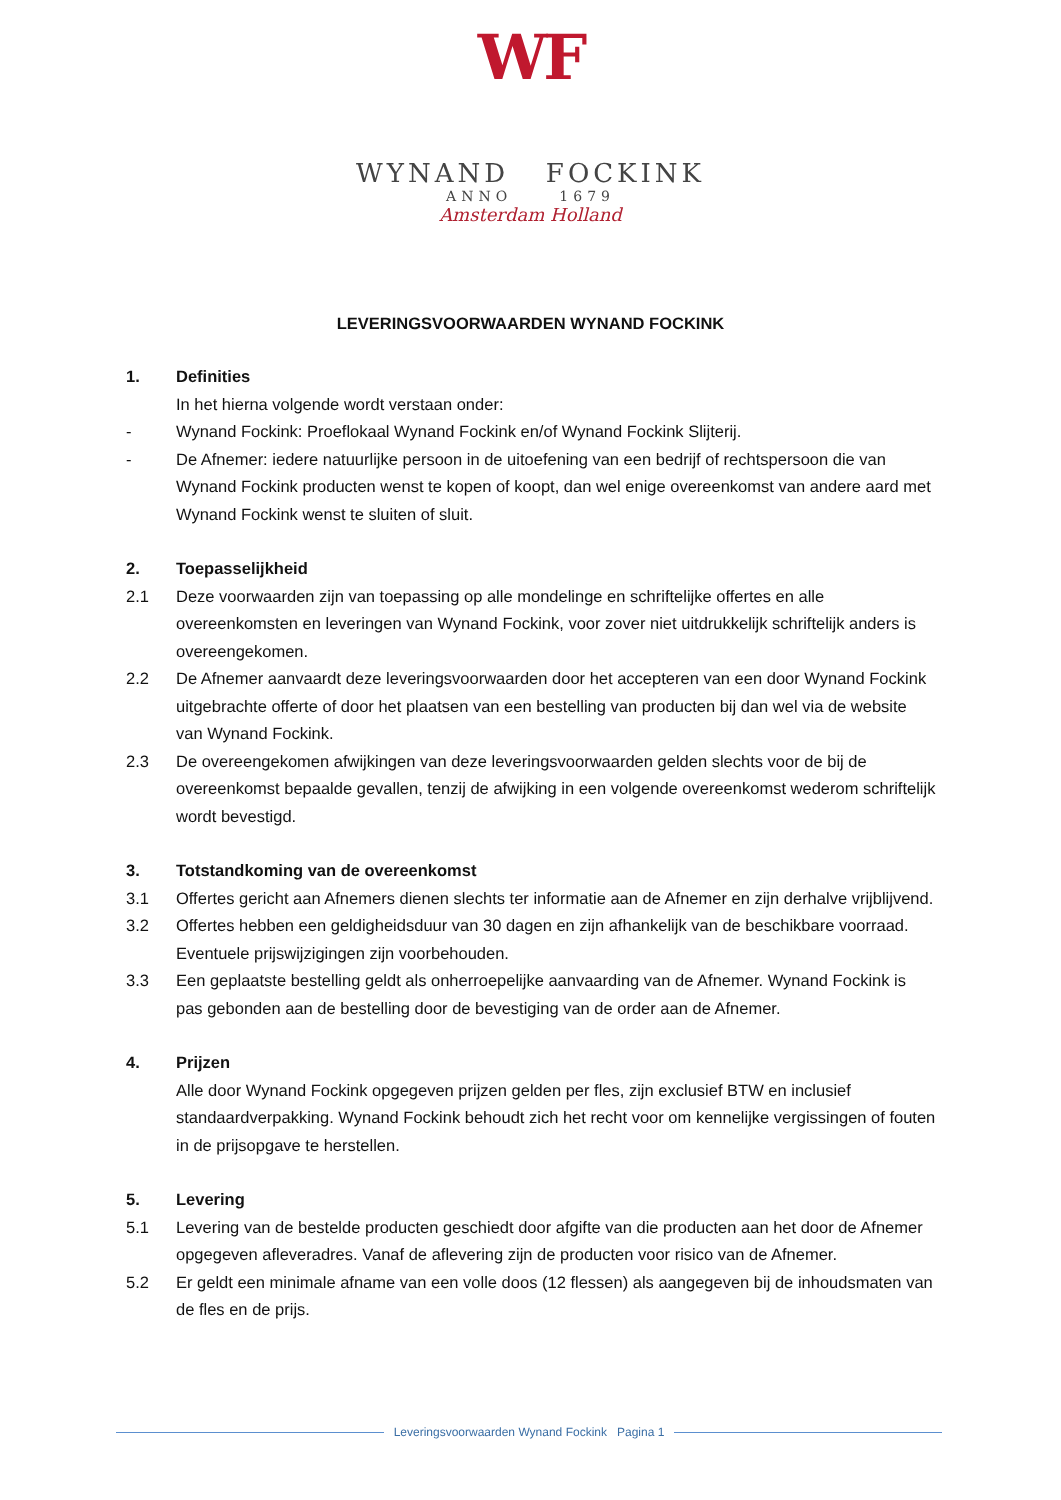WF
WYNAND FOCKINK
ANNO 1679
Amsterdam Holland
LEVERINGSVOORWAARDEN WYNAND FOCKINK
1. Definities
In het hierna volgende wordt verstaan onder:
- Wynand Fockink: Proeflokaal Wynand Fockink en/of Wynand Fockink Slijterij.
- De Afnemer: iedere natuurlijke persoon in de uitoefening van een bedrijf of rechtspersoon die van Wynand Fockink producten wenst te kopen of koopt, dan wel enige overeenkomst van andere aard met Wynand Fockink wenst te sluiten of sluit.
2. Toepasselijkheid
2.1 Deze voorwaarden zijn van toepassing op alle mondelinge en schriftelijke offertes en alle overeenkomsten en leveringen van Wynand Fockink, voor zover niet uitdrukkelijk schriftelijk anders is overeengekomen.
2.2 De Afnemer aanvaardt deze leveringsvoorwaarden door het accepteren van een door Wynand Fockink uitgebrachte offerte of door het plaatsen van een bestelling van producten bij dan wel via de website van Wynand Fockink.
2.3 De overeengekomen afwijkingen van deze leveringsvoorwaarden gelden slechts voor de bij de overeenkomst bepaalde gevallen, tenzij de afwijking in een volgende overeenkomst wederom schriftelijk wordt bevestigd.
3. Totstandkoming van de overeenkomst
3.1 Offertes gericht aan Afnemers dienen slechts ter informatie aan de Afnemer en zijn derhalve vrijblijvend.
3.2 Offertes hebben een geldigheidsduur van 30 dagen en zijn afhankelijk van de beschikbare voorraad. Eventuele prijswijzigingen zijn voorbehouden.
3.3 Een geplaatste bestelling geldt als onherroepelijke aanvaarding van de Afnemer. Wynand Fockink is pas gebonden aan de bestelling door de bevestiging van de order aan de Afnemer.
4. Prijzen
Alle door Wynand Fockink opgegeven prijzen gelden per fles, zijn exclusief BTW en inclusief standaardverpakking. Wynand Fockink behoudt zich het recht voor om kennelijke vergissingen of fouten in de prijsopgave te herstellen.
5. Levering
5.1 Levering van de bestelde producten geschiedt door afgifte van die producten aan het door de Afnemer opgegeven afleveradres. Vanaf de aflevering zijn de producten voor risico van de Afnemer.
5.2 Er geldt een minimale afname van een volle doos (12 flessen) als aangegeven bij de inhoudsmaten van de fles en de prijs.
Leveringsvoorwaarden Wynand Fockink Pagina 1